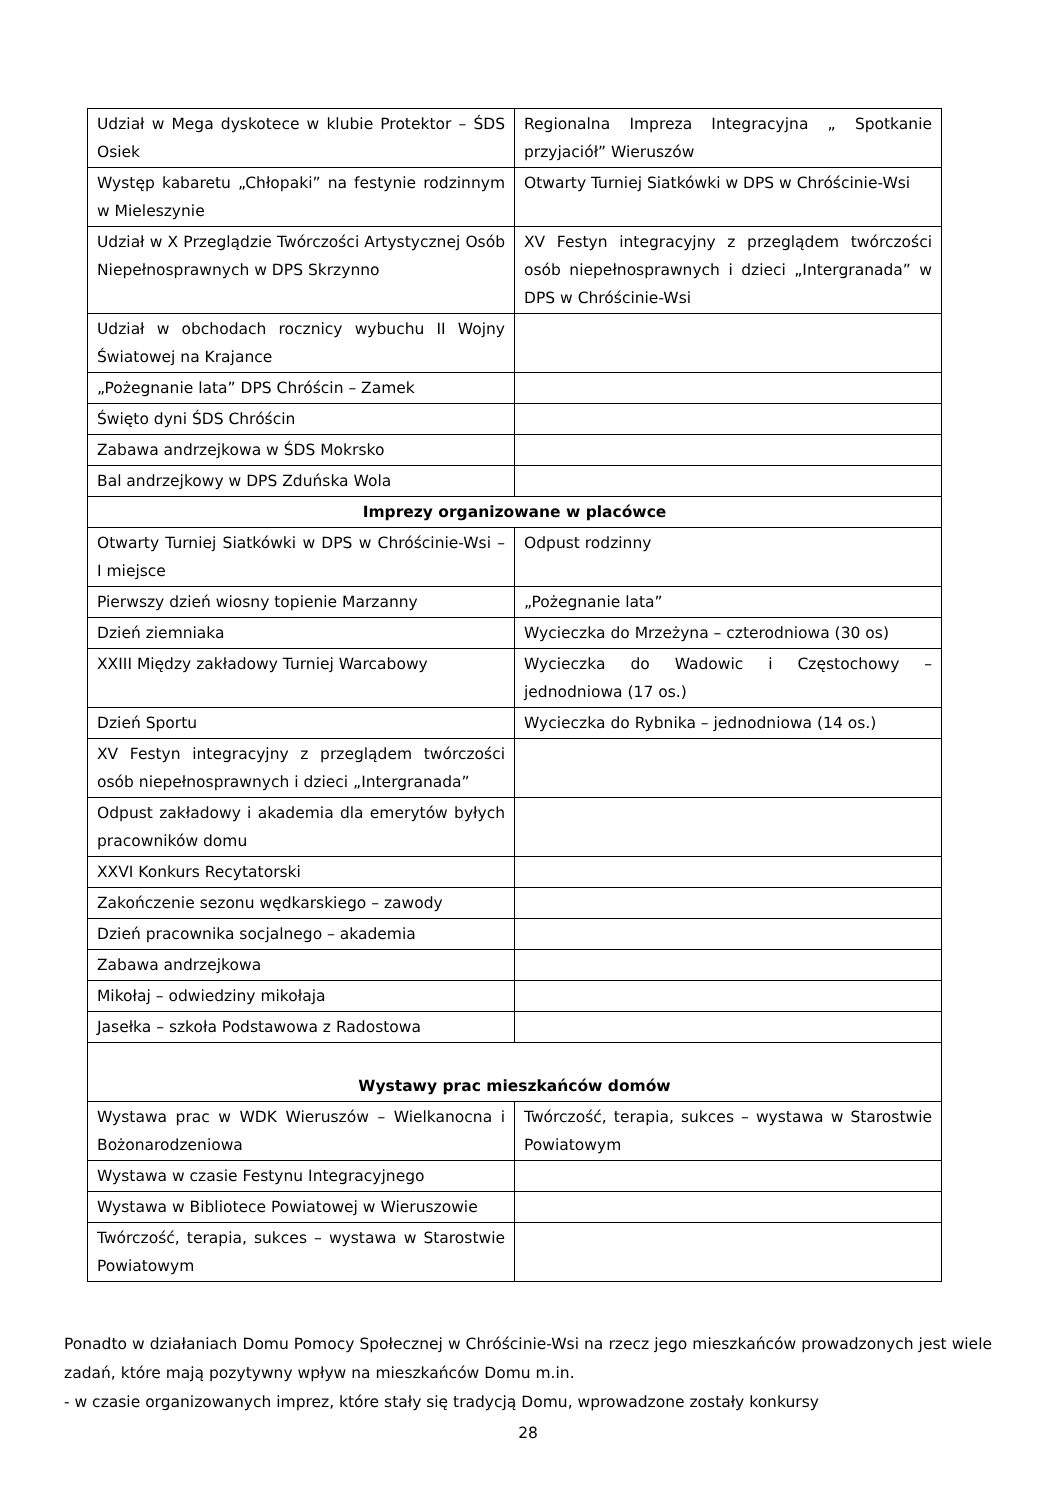| Udział w Mega dyskotece w klubie Protektor – ŚDS Osiek | Regionalna Impreza Integracyjna „ Spotkanie przyjaciół” Wieruszów |
| Występ kabaretu „Chłopaki” na festynie rodzinnym w Mieleszynie | Otwarty Turniej Siatkówki w DPS w Chróścinie-Wsi |
| Udział w X Przeglądzie Twórczości Artystycznej Osób Niepełnosprawnych w DPS Skrzynno | XV Festyn integracyjny z przeglądem twórczości osób niepełnosprawnych i dzieci „Intergranada” w DPS w Chróścinie-Wsi |
| Udział w obchodach rocznicy wybuchu II Wojny Światowej na Krajance | |
| „Pożegnanie lata” DPS Chróścin – Zamek | |
| Święto dyni ŚDS Chróścin | |
| Zabawa andrzejkowa w ŚDS Mokrsko | |
| Bal andrzejkowy w DPS Zduńska Wola | |
| Imprezy organizowane w placówce | |
| Otwarty Turniej Siatkówki w DPS w Chróścinie-Wsi – I miejsce | Odpust rodzinny |
| Pierwszy dzień wiosny topienie Marzanny | „Pożegnanie lata” |
| Dzień ziemniaka | Wycieczka do Mrzeżyna – czterodniowa (30 os) |
| XXIII Między zakładowy Turniej Warcabowy | Wycieczka do Wadowic i Częstochowy – jednodniowa (17 os.) |
| Dzień Sportu | Wycieczka do Rybnika – jednodniowa (14 os.) |
| XV Festyn integracyjny z przeglądem twórczości osób niepełnosprawnych i dzieci „Intergranada” | |
| Odpust zakładowy i akademia dla emerytów byłych pracowników domu | |
| XXVI Konkurs Recytatorski | |
| Zakończenie sezonu wędkarskiego – zawody | |
| Dzień pracownika socjalnego – akademia | |
| Zabawa andrzejkowa | |
| Mikołaj – odwiedziny mikołaja | |
| Jasełka – szkoła Podstawowa z Radostowa | |
| Wystawy prac mieszkańców domów | |
| Wystawa prac w WDK Wieruszów – Wielkanocna i Bożonarodzeniowa | Twórczość, terapia, sukces – wystawa w Starostwie Powiatowym |
| Wystawa w czasie Festynu Integracyjnego | |
| Wystawa w Bibliotece Powiatowej w Wieruszowie | |
| Twórczość, terapia, sukces – wystawa w Starostwie Powiatowym | |
Ponadto w działaniach Domu Pomocy Społecznej w Chróścinie-Wsi na rzecz jego mieszkańców prowadzonych jest wiele zadań, które mają pozytywny wpływ na mieszkańców Domu m.in.
- w czasie organizowanych imprez, które stały się tradycją Domu, wprowadzone zostały konkursy
28